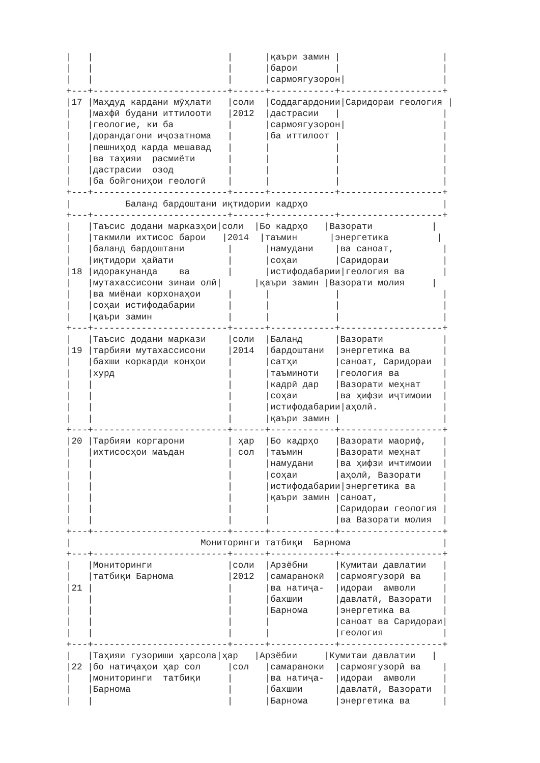|   |                         |      |қаъри замин |                   |
|   |                         |      |барои       |                   |
|   |                         |      |сармоягузорон|                  |
+---+-------------------------+------+------------+-------------------+
|17 |Маҳдуд кардани мӯҳлати   |соли  |Соддагардонии|Саридораи геология |
|   |махфӣ будани иттилооти   |2012  |дастрасии   |                   |
|   |геологие, ки ба          |      |сармоягузорон|                  |
|   |дорандагони иҷозатнома   |      |ба иттилоот |                   |
|   |пешниҳод карда мешавад   |      |            |                   |
|   |ва таҳияи  расмиёти      |      |            |                   |
|   |дастрасии  озод          |      |            |                   |
|   |ба бойгониҳои геологӣ    |      |            |                   |
+---+-------------------------+------+------------+-------------------+
|          Баланд бардоштани иқтидории кадрҳо                         |
+---+-------------------------+------+------------+-------------------+
|   |Таъсис додани марказҳои|соли  |Бо кадрҳо   |Вазорати           |
|   |такмили ихтисос барои   |2014  |таъмин      |энергетика         |
|   |баланд бардоштани        |      |намудани    |ва саноат,         |
|   |иқтидори ҳайати          |      |соҳаи       |Саридораи          |
|18 |идоракунанда    ва       |      |истифодабарии|геология ва       |
|   |мутахассисони зинаи олӣ|      |қаъри замин |Вазорати молия     |
|   |ва миёнаи корхонаҳои     |      |            |                   |
|   |соҳаи истифодабарии      |      |            |                   |
|   |қаъри замин              |      |            |                   |
+---+-------------------------+------+------------+-------------------+
|   |Таъсис додани маркази    |соли  |Баланд      |Вазорати           |
|19 |тарбияи мутахассисони    |2014  |бардоштани  |энергетика ва      |
|   |бахши коркарди конҳои    |      |сатҳи       |саноат, Саридораи  |
|   |хурд                     |      |таъминоти   |геология ва        |
|   |                         |      |кадрӣ дар   |Вазорати меҳнат    |
|   |                         |      |соҳаи       |ва ҳифзи иҷтимоии  |
|   |                         |      |истифодабарии|аҳолӣ.            |
|   |                         |      |қаъри замин |                   |
+---+-------------------------+------+------------+-------------------+
|20 |Тарбияи коргарони        | ҳар  |Бо кадрҳо   |Вазорати маориф,   |
|   |ихтисосҳои маъдан        | сол  |таъмин      |Вазорати меҳнат    |
|   |                         |      |намудани    |ва ҳифзи ичтимоии  |
|   |                         |      |соҳаи       |аҳолӣ, Вазорати    |
|   |                         |      |истифодабарии|энергетика ва     |
|   |                         |      |қаъри замин |саноат,            |
|   |                         |      |            |Саридораи геология |
|   |                         |      |            |ва Вазорати молия  |
+---+-------------------------+------+------------+-------------------+
|                        Мониторинги татбиқи  Барнома                 |
+---+-------------------------+------+------------+-------------------+
|   |Мониторинги              |соли  |Арзёбни     |Кумитаи давлатии   |
|   |татбиқи Барнома          |2012  |самаранокӣ  |сармоягузорӣ ва    |
|21 |                         |      |ва натиҷа-  |идораи  амволи     |
|   |                         |      |бахшии      |давлатӣ, Вазорати  |
|   |                         |      |Барнома     |энергетика ва      |
|   |                         |      |            |саноат ва Саридораи|
|   |                         |      |            |геология           |
+---+-------------------------+------+------------+-------------------+
|   |Таҳияи гузориши ҳарсола|ҳар   |Арзёбии     |Кумитаи давлатии   |
|22 |бо натиҷаҳои ҳар сол     |сол   |самараноки  |сармоягузорӣ ва    |
|   |мониторинги  татбиқи     |      |ва натиҷа-  |идораи  амволи     |
|   |Барнома                  |      |бахшии      |давлатӣ, Вазорати  |
|   |                         |      |Барнома     |энергетика ва      |